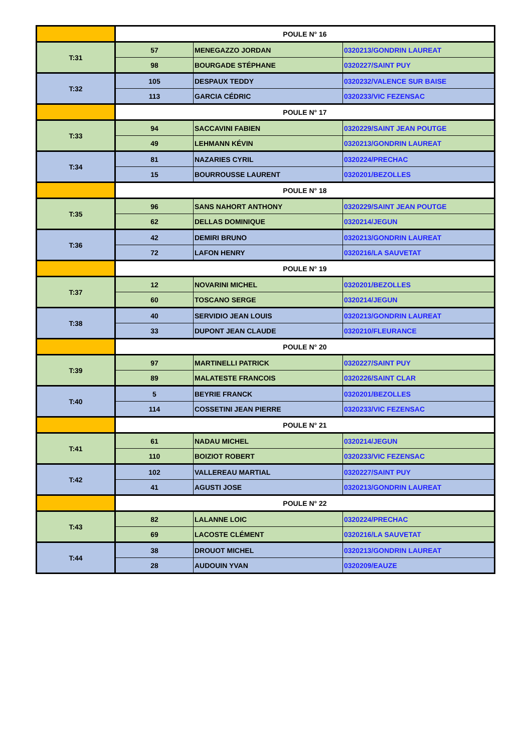| | POULE N° 16 | | |
| T:31 | 57 | MENEGAZZO JORDAN | 0320213/GONDRIN LAUREAT |
| | 98 | BOURGADE STÉPHANE | 0320227/SAINT PUY |
| T:32 | 105 | DESPAUX TEDDY | 0320232/VALENCE SUR BAISE |
| | 113 | GARCIA CÉDRIC | 0320233/VIC FEZENSAC |
| | POULE N° 17 | | |
| T:33 | 94 | SACCAVINI FABIEN | 0320229/SAINT JEAN POUTGE |
| | 49 | LEHMANN KÉVIN | 0320213/GONDRIN LAUREAT |
| T:34 | 81 | NAZARIES CYRIL | 0320224/PRECHAC |
| | 15 | BOURROUSSE LAURENT | 0320201/BEZOLLES |
| | POULE N° 18 | | |
| T:35 | 96 | SANS NAHORT ANTHONY | 0320229/SAINT JEAN POUTGE |
| | 62 | DELLAS DOMINIQUE | 0320214/JEGUN |
| T:36 | 42 | DEMIRI BRUNO | 0320213/GONDRIN LAUREAT |
| | 72 | LAFON HENRY | 0320216/LA SAUVETAT |
| | POULE N° 19 | | |
| T:37 | 12 | NOVARINI MICHEL | 0320201/BEZOLLES |
| | 60 | TOSCANO SERGE | 0320214/JEGUN |
| T:38 | 40 | SERVIDIO JEAN LOUIS | 0320213/GONDRIN LAUREAT |
| | 33 | DUPONT JEAN CLAUDE | 0320210/FLEURANCE |
| | POULE N° 20 | | |
| T:39 | 97 | MARTINELLI PATRICK | 0320227/SAINT PUY |
| | 89 | MALATESTE FRANCOIS | 0320226/SAINT CLAR |
| T:40 | 5 | BEYRIE FRANCK | 0320201/BEZOLLES |
| | 114 | COSSETINI JEAN PIERRE | 0320233/VIC FEZENSAC |
| | POULE N° 21 | | |
| T:41 | 61 | NADAU MICHEL | 0320214/JEGUN |
| | 110 | BOIZIOT ROBERT | 0320233/VIC FEZENSAC |
| T:42 | 102 | VALLEREAU MARTIAL | 0320227/SAINT PUY |
| | 41 | AGUSTI JOSE | 0320213/GONDRIN LAUREAT |
| | POULE N° 22 | | |
| T:43 | 82 | LALANNE LOIC | 0320224/PRECHAC |
| | 69 | LACOSTE CLÉMENT | 0320216/LA SAUVETAT |
| T:44 | 38 | DROUOT MICHEL | 0320213/GONDRIN LAUREAT |
| | 28 | AUDOUIN YVAN | 0320209/EAUZE |